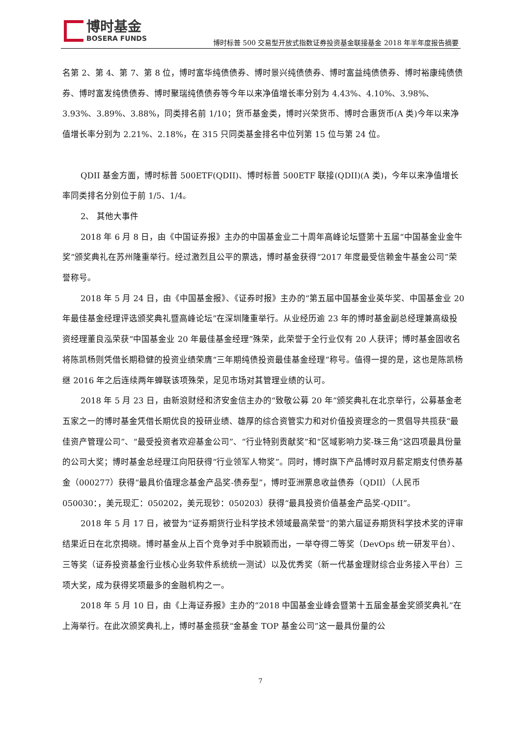博时基金
BOSERA FUNDS
博时标普 500 交易型开放式指数证券投资基金联接基金 2018 年半年度报告摘要
名第 2、第 4、第 7、第 8 位，博时富华纯债债券、博时景兴纯债债券、博时富益纯债债券、博时裕康纯债债券、博时富发纯债债券、博时聚瑞纯债债券等今年以来净值增长率分别为 4.43%、4.10%、3.98%、3.93%、3.89%、3.88%，同类排名前 1/10；货币基金类，博时兴荣货币、博时合惠货币(A 类)今年以来净值增长率分别为 2.21%、2.18%，在 315 只同类基金排名中位列第 15 位与第 24 位。
QDII 基金方面，博时标普 500ETF(QDII)、博时标普 500ETF 联接(QDII)(A 类)，今年以来净值增长率同类排名分别位于前 1/5、1/4。
2、 其他大事件
2018 年 6 月 8 日，由《中国证券报》主办的中国基金业二十周年高峰论坛暨第十五届“中国基金业金牛奖”颁奖典礼在苏州隆重举行。经过激烈且公平的票选，博时基金获得“2017 年度最受信赖金牛基金公司”荣誉称号。
2018 年 5 月 24 日，由《中国基金报》、《证券时报》主办的“第五届中国基金业英华奖、中国基金业 20 年最佳基金经理评选颁奖典礼暨高峰论坛”在深圳隆重举行。从业经历逾 23 年的博时基金副总经理兼高级投资经理董良泓荣获“中国基金业 20 年最佳基金经理”殊荣，此荣誉于全行业仅有 20 人获评；博时基金固收名将陈凯杨则凭借长期稳健的投资业绩荣膺“三年期纯债投资最佳基金经理”称号。值得一提的是，这也是陈凯杨继 2016 年之后连续两年蝉联该项殊荣，足见市场对其管理业绩的认可。
2018 年 5 月 23 日，由新浪财经和济安金信主办的“致敬公募 20 年”颁奖典礼在北京举行，公募基金老五家之一的博时基金凭借长期优良的投研业绩、雄厚的综合资管实力和对价值投资理念的一贯倡导共揽获“最佳资产管理公司”、“最受投资者欢迎基金公司”、“行业特别贡献奖”和“区域影响力奖-珠三角”这四项最具份量的公司大奖；博时基金总经理江向阳获得“行业领军人物奖”。同时，博时旗下产品博时双月薪定期支付债券基金（000277）获得“最具价值理念基金产品奖-债券型”，博时亚洲票息收益债券（QDII）（人民币 050030：，美元现汇：050202，美元现钞：050203）获得“最具投资价值基金产品奖-QDII”。
2018 年 5 月 17 日，被誉为“证券期货行业科学技术领域最高荣誉”的第六届证券期货科学技术奖的评审结果近日在北京揭晓。博时基金从上百个竞争对手中脱颖而出，一举夺得二等奖（DevOps 统一研发平台）、三等奖（证券投资基金行业核心业务软件系统统一测试）以及优秀奖（新一代基金理财综合业务接入平台）三项大奖，成为获得奖项最多的金融机构之一。
2018 年 5 月 10 日，由《上海证券报》主办的“2018 中国基金业峰会暨第十五届金基金奖颁奖典礼”在上海举行。在此次颁奖典礼上，博时基金揽获“金基金 TOP 基金公司”这一最具份量的公
7